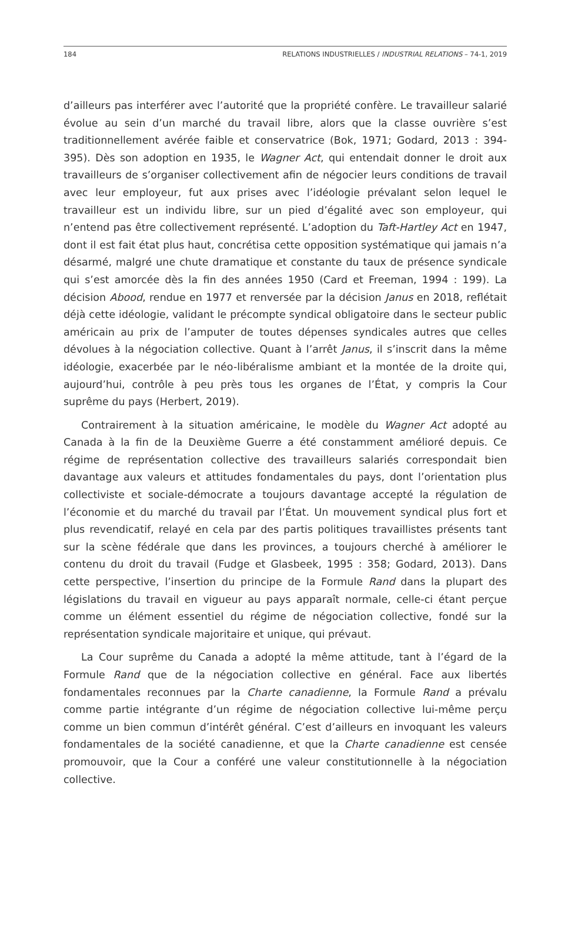184 RELATIONS INDUSTRIELLES / INDUSTRIAL RELATIONS – 74-1, 2019
d’ailleurs pas interférer avec l’autorité que la propriété confère. Le travailleur salarié évolue au sein d’un marché du travail libre, alors que la classe ouvrière s’est traditionnellement avérée faible et conservatrice (Bok, 1971; Godard, 2013 : 394-395). Dès son adoption en 1935, le Wagner Act, qui entendait donner le droit aux travailleurs de s’organiser collectivement afin de négocier leurs conditions de travail avec leur employeur, fut aux prises avec l’idéologie prévalant selon lequel le travailleur est un individu libre, sur un pied d’égalité avec son employeur, qui n’entend pas être collectivement représenté. L’adoption du Taft-Hartley Act en 1947, dont il est fait état plus haut, concrétisa cette opposition systématique qui jamais n’a désarmé, malgré une chute dramatique et constante du taux de présence syndicale qui s’est amorcée dès la fin des années 1950 (Card et Freeman, 1994 : 199). La décision Abood, rendue en 1977 et renversée par la décision Janus en 2018, reflétait déjà cette idéologie, validant le précompte syndical obligatoire dans le secteur public américain au prix de l’amputer de toutes dépenses syndicales autres que celles dévolues à la négociation collective. Quant à l’arrêt Janus, il s’inscrit dans la même idéologie, exacerbée par le néo-libéralisme ambiant et la montée de la droite qui, aujourd’hui, contrôle à peu près tous les organes de l’État, y compris la Cour suprême du pays (Herbert, 2019).
Contrairement à la situation américaine, le modèle du Wagner Act adopté au Canada à la fin de la Deuxième Guerre a été constamment amélioré depuis. Ce régime de représentation collective des travailleurs salariés correspondait bien davantage aux valeurs et attitudes fondamentales du pays, dont l’orientation plus collectiviste et sociale-démocrate a toujours davantage accepté la régulation de l’économie et du marché du travail par l’État. Un mouvement syndical plus fort et plus revendicatif, relayé en cela par des partis politiques travaillistes présents tant sur la scène fédérale que dans les provinces, a toujours cherché à améliorer le contenu du droit du travail (Fudge et Glasbeek, 1995 : 358; Godard, 2013). Dans cette perspective, l’insertion du principe de la Formule Rand dans la plupart des législations du travail en vigueur au pays apparaît normale, celle-ci étant perçue comme un élément essentiel du régime de négociation collective, fondé sur la représentation syndicale majoritaire et unique, qui prévaut.
La Cour suprême du Canada a adopté la même attitude, tant à l’égard de la Formule Rand que de la négociation collective en général. Face aux libertés fondamentales reconnues par la Charte canadienne, la Formule Rand a prévalu comme partie intégrante d’un régime de négociation collective lui-même perçu comme un bien commun d’intérêt général. C’est d’ailleurs en invoquant les valeurs fondamentales de la société canadienne, et que la Charte canadienne est censée promouvoir, que la Cour a conféré une valeur constitutionnelle à la négociation collective.